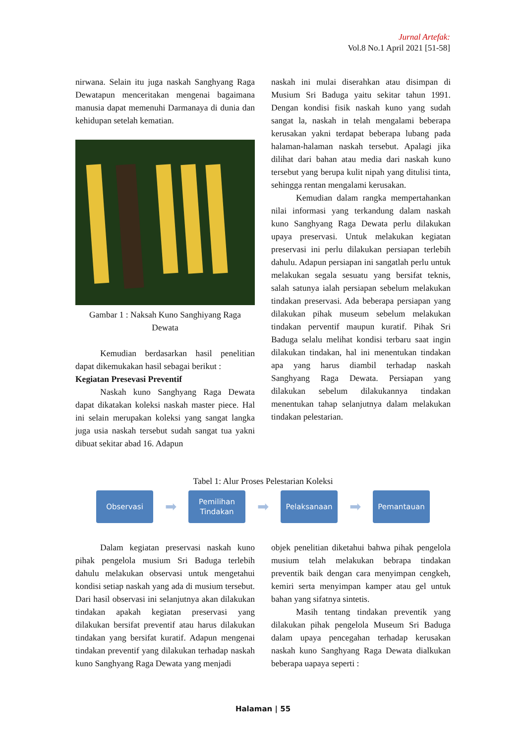Jurnal Artefak:
Vol.8 No.1 April 2021 [51-58]
nirwana. Selain itu juga naskah Sanghyang Raga Dewatapun menceritakan mengenai bagaimana manusia dapat memenuhi Darmanaya di dunia dan kehidupan setelah kematian.
Gambar 1 : Naksah Kuno Sanghiyang Raga Dewata
Kemudian berdasarkan hasil penelitian dapat dikemukakan hasil sebagai berikut :
Kegiatan Presevasi Preventif
Naskah kuno Sanghyang Raga Dewata dapat dikatakan koleksi naskah master piece. Hal ini selain merupakan koleksi yang sangat langka juga usia naskah tersebut sudah sangat tua yakni dibuat sekitar abad 16. Adapun
naskah ini mulai diserahkan atau disimpan di Musium Sri Baduga yaitu sekitar tahun 1991. Dengan kondisi fisik naskah kuno yang sudah sangat la, naskah in telah mengalami beberapa kerusakan yakni terdapat beberapa lubang pada halaman-halaman naskah tersebut. Apalagi jika dilihat dari bahan atau media dari naskah kuno tersebut yang berupa kulit nipah yang ditulisi tinta, sehingga rentan mengalami kerusakan.
Kemudian dalam rangka mempertahankan nilai informasi yang terkandung dalam naskah kuno Sanghyang Raga Dewata perlu dilakukan upaya preservasi. Untuk melakukan kegiatan preservasi ini perlu dilakukan persiapan terlebih dahulu. Adapun persiapan ini sangatlah perlu untuk melakukan segala sesuatu yang bersifat teknis, salah satunya ialah persiapan sebelum melakukan tindakan preservasi. Ada beberapa persiapan yang dilakukan pihak museum sebelum melakukan tindakan perventif maupun kuratif. Pihak Sri Baduga selalu melihat kondisi terbaru saat ingin dilakukan tindakan, hal ini menentukan tindakan apa yang harus diambil terhadap naskah Sanghyang Raga Dewata. Persiapan yang dilakukan sebelum dilakukannya tindakan menentukan tahap selanjutnya dalam melakukan tindakan pelestarian.
Tabel 1: Alur Proses Pelestarian Koleksi
Observasi
➡
Pemilihan
Tindakan
➡
Pelaksanaan
➡
Pemantauan
Dalam kegiatan preservasi naskah kuno pihak pengelola musium Sri Baduga terlebih dahulu melakukan observasi untuk mengetahui kondisi setiap naskah yang ada di musium tersebut. Dari hasil observasi ini selanjutnya akan dilakukan tindakan apakah kegiatan preservasi yang dilakukan bersifat preventif atau harus dilakukan tindakan yang bersifat kuratif. Adapun mengenai tindakan preventif yang dilakukan terhadap naskah kuno Sanghyang Raga Dewata yang menjadi
objek penelitian diketahui bahwa pihak pengelola musium telah melakukan bebrapa tindakan preventik baik dengan cara menyimpan cengkeh, kemiri serta menyimpan kamper atau gel untuk bahan yang sifatnya sintetis.
Masih tentang tindakan preventik yang dilakukan pihak pengelola Museum Sri Baduga dalam upaya pencegahan terhadap kerusakan naskah kuno Sanghyang Raga Dewata dialkukan beberapa uapaya seperti :
Halaman | 55